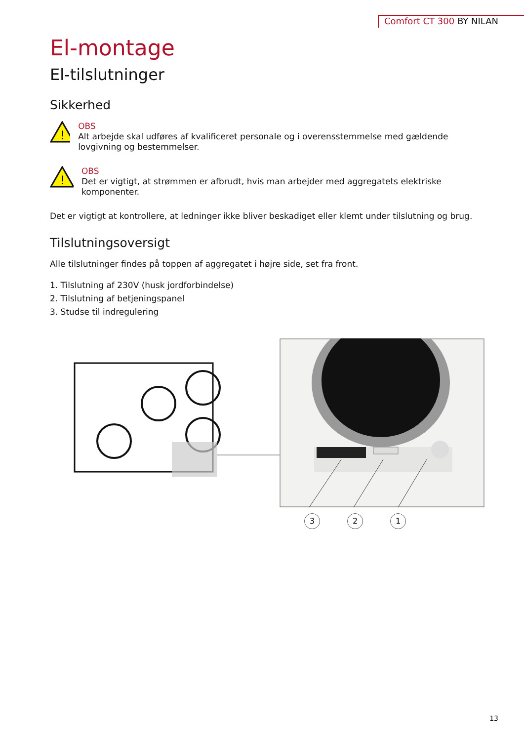Comfort CT 300 BY NILAN
El-montage
El-tilslutninger
Sikkerhed
!
OBS
Alt arbejde skal udføres af kvalificeret personale og i overensstemmelse med gældende lovgivning og bestemmelser.
!
OBS
Det er vigtigt, at strømmen er afbrudt, hvis man arbejder med aggregatets elektriske komponenter.
Det er vigtigt at kontrollere, at ledninger ikke bliver beskadiget eller klemt under tilslutning og brug.
Tilslutningsoversigt
Alle tilslutninger findes på toppen af aggregatet i højre side, set fra front.
1. Tilslutning af 230V (husk jordforbindelse)
2. Tilslutning af betjeningspanel
3. Studse til indregulering
3 2 1
13